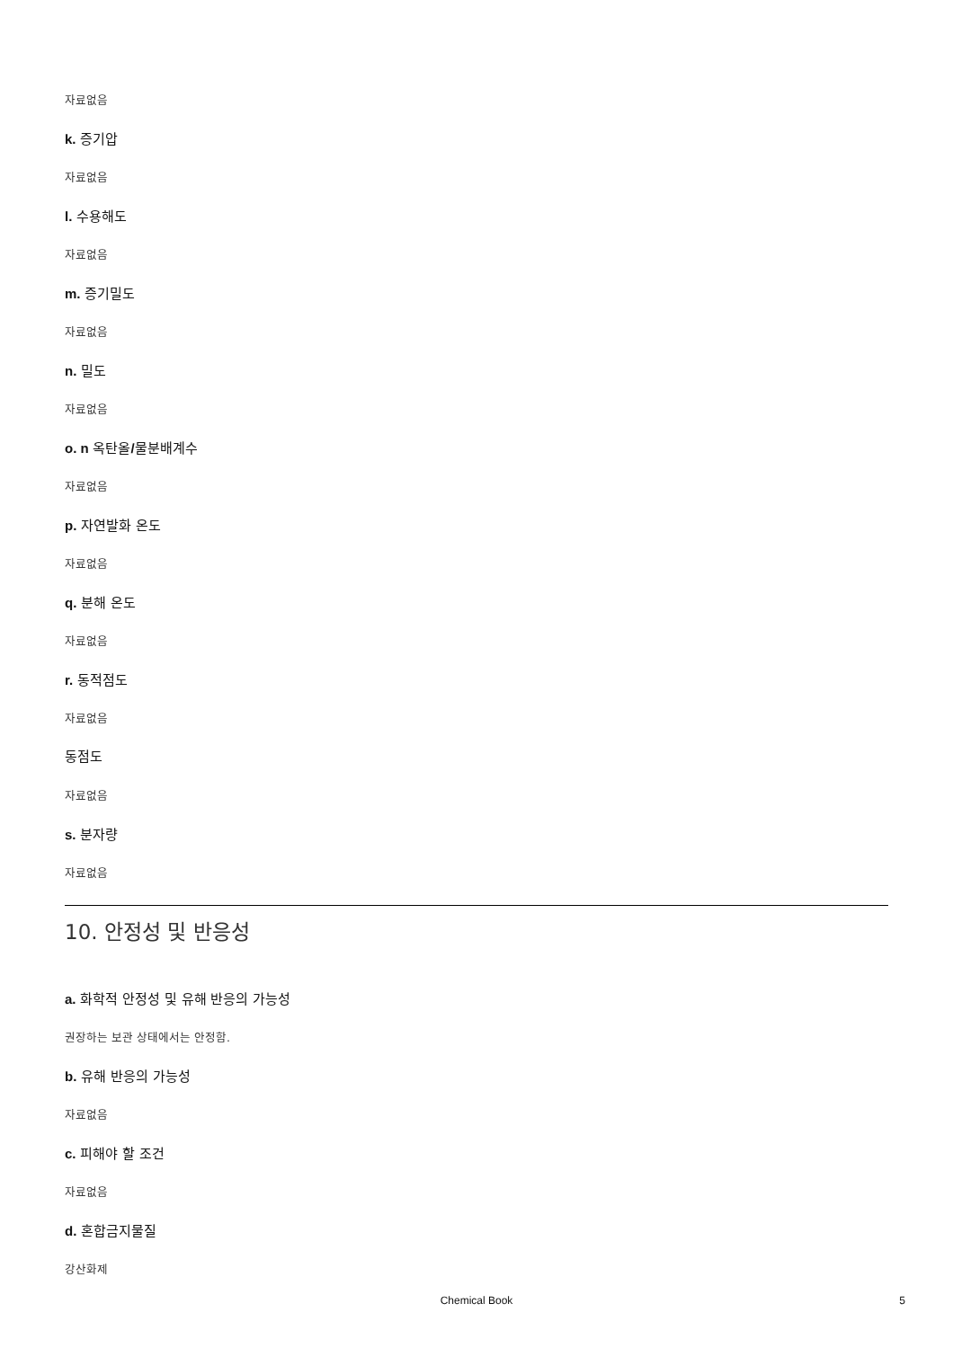자료없음
k. 증기압
자료없음
l. 수용해도
자료없음
m. 증기밀도
자료없음
n. 밀도
자료없음
o. n 옥탄올/물분배계수
자료없음
p. 자연발화 온도
자료없음
q. 분해 온도
자료없음
r. 동적점도
자료없음
동점도
자료없음
s. 분자량
자료없음
10. 안정성 및 반응성
a. 화학적 안정성 및 유해 반응의 가능성
권장하는 보관 상태에서는 안정함.
b. 유해 반응의 가능성
자료없음
c. 피해야 할 조건
자료없음
d. 혼합금지물질
강산화제
Chemical Book 5